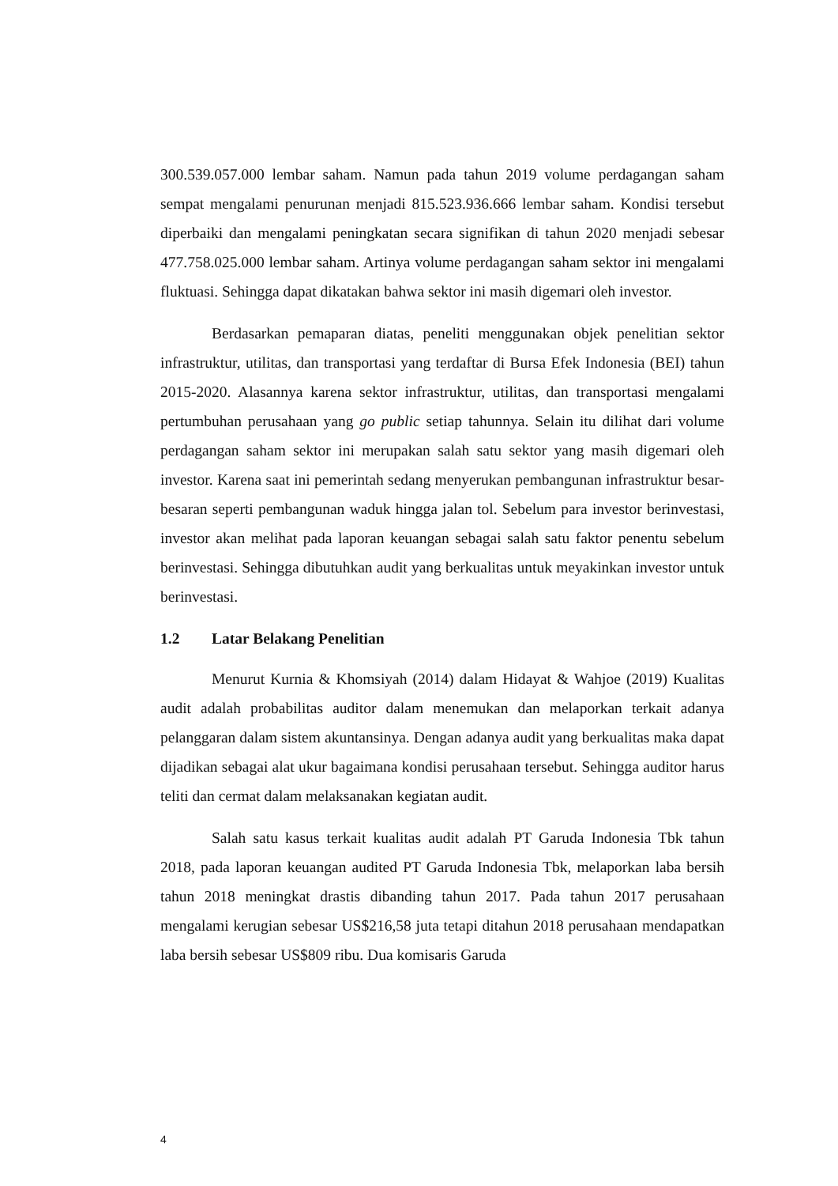300.539.057.000 lembar saham. Namun pada tahun 2019 volume perdagangan saham sempat mengalami penurunan menjadi 815.523.936.666 lembar saham. Kondisi tersebut diperbaiki dan mengalami peningkatan secara signifikan di tahun 2020 menjadi sebesar 477.758.025.000 lembar saham. Artinya volume perdagangan saham sektor ini mengalami fluktuasi. Sehingga dapat dikatakan bahwa sektor ini masih digemari oleh investor.
Berdasarkan pemaparan diatas, peneliti menggunakan objek penelitian sektor infrastruktur, utilitas, dan transportasi yang terdaftar di Bursa Efek Indonesia (BEI) tahun 2015-2020. Alasannya karena sektor infrastruktur, utilitas, dan transportasi mengalami pertumbuhan perusahaan yang go public setiap tahunnya. Selain itu dilihat dari volume perdagangan saham sektor ini merupakan salah satu sektor yang masih digemari oleh investor. Karena saat ini pemerintah sedang menyerukan pembangunan infrastruktur besar-besaran seperti pembangunan waduk hingga jalan tol. Sebelum para investor berinvestasi, investor akan melihat pada laporan keuangan sebagai salah satu faktor penentu sebelum berinvestasi. Sehingga dibutuhkan audit yang berkualitas untuk meyakinkan investor untuk berinvestasi.
1.2 Latar Belakang Penelitian
Menurut Kurnia & Khomsiyah (2014) dalam Hidayat & Wahjoe (2019) Kualitas audit adalah probabilitas auditor dalam menemukan dan melaporkan terkait adanya pelanggaran dalam sistem akuntansinya. Dengan adanya audit yang berkualitas maka dapat dijadikan sebagai alat ukur bagaimana kondisi perusahaan tersebut. Sehingga auditor harus teliti dan cermat dalam melaksanakan kegiatan audit.
Salah satu kasus terkait kualitas audit adalah PT Garuda Indonesia Tbk tahun 2018, pada laporan keuangan audited PT Garuda Indonesia Tbk, melaporkan laba bersih tahun 2018 meningkat drastis dibanding tahun 2017. Pada tahun 2017 perusahaan mengalami kerugian sebesar US$216,58 juta tetapi ditahun 2018 perusahaan mendapatkan laba bersih sebesar US$809 ribu. Dua komisaris Garuda
4